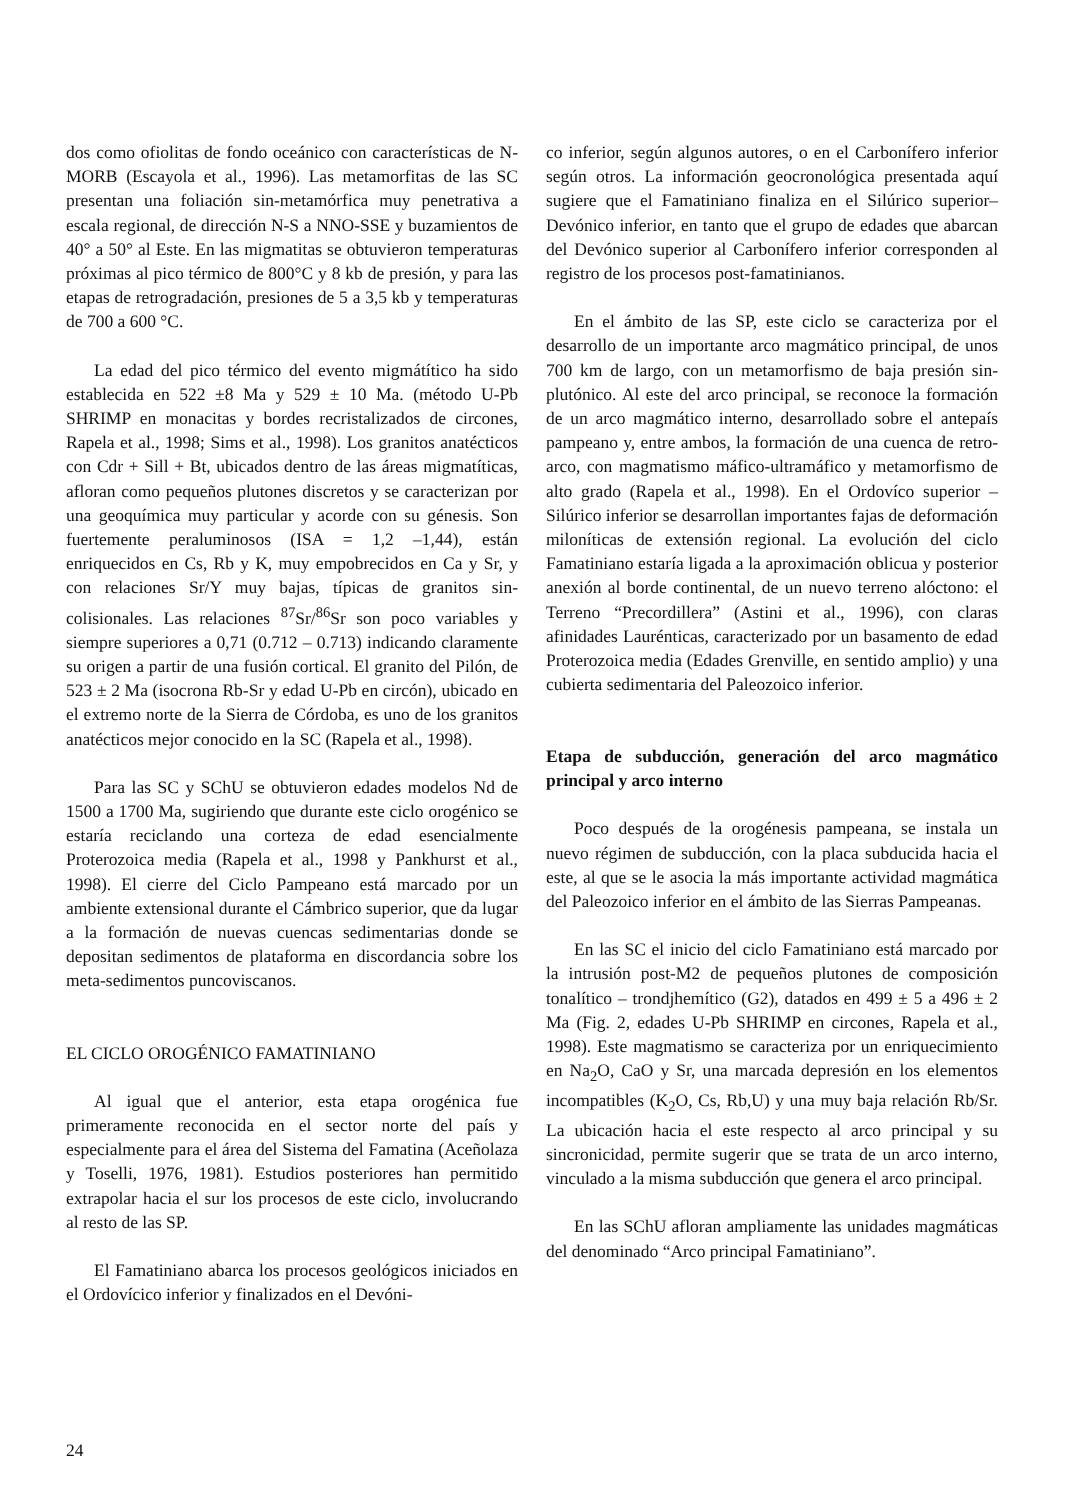dos como ofiolitas de fondo oceánico con características de N-MORB (Escayola et al., 1996). Las metamorfitas de las SC presentan una foliación sin-metamórfica muy penetrativa a escala regional, de dirección N-S a NNO-SSE y buzamientos de 40° a 50° al Este. En las migmatitas se obtuvieron temperaturas próximas al pico térmico de 800°C y 8 kb de presión, y para las etapas de retrogradación, presiones de 5 a 3,5 kb y temperaturas de 700 a 600 °C.
La edad del pico térmico del evento migmátítico ha sido establecida en 522 ±8 Ma y 529 ± 10 Ma. (método U-Pb SHRIMP en monacitas y bordes recristalizados de circones, Rapela et al., 1998; Sims et al., 1998). Los granitos anatécticos con Cdr + Sill + Bt, ubicados dentro de las áreas migmatíticas, afloran como pequeños plutones discretos y se caracterizan por una geoquímica muy particular y acorde con su génesis. Son fuertemente peraluminosos (ISA = 1,2 –1,44), están enriquecidos en Cs, Rb y K, muy empobrecidos en Ca y Sr, y con relaciones Sr/Y muy bajas, típicas de granitos sin-colisionales. Las relaciones <sup>87</sup>Sr/<sup>86</sup>Sr son poco variables y siempre superiores a 0,71 (0.712 – 0.713) indicando claramente su origen a partir de una fusión cortical. El granito del Pilón, de 523 ± 2 Ma (isocrona Rb-Sr y edad U-Pb en circón), ubicado en el extremo norte de la Sierra de Córdoba, es uno de los granitos anatécticos mejor conocido en la SC (Rapela et al., 1998).
Para las SC y SChU se obtuvieron edades modelos Nd de 1500 a 1700 Ma, sugiriendo que durante este ciclo orogénico se estaría reciclando una corteza de edad esencialmente Proterozoica media (Rapela et al., 1998 y Pankhurst et al., 1998). El cierre del Ciclo Pampeano está marcado por un ambiente extensional durante el Cámbrico superior, que da lugar a la formación de nuevas cuencas sedimentarias donde se depositan sedimentos de plataforma en discordancia sobre los meta-sedimentos puncoviscanos.
EL CICLO OROGÉNICO FAMATINIANO
Al igual que el anterior, esta etapa orogénica fue primeramente reconocida en el sector norte del país y especialmente para el área del Sistema del Famatina (Aceñolaza y Toselli, 1976, 1981). Estudios posteriores han permitido extrapolar hacia el sur los procesos de este ciclo, involucrando al resto de las SP.
El Famatiniano abarca los procesos geológicos iniciados en el Ordovícico inferior y finalizados en el Devóni-
co inferior, según algunos autores, o en el Carbonífero inferior según otros. La información geocronológica presentada aquí sugiere que el Famatiniano finaliza en el Silúrico superior–Devónico inferior, en tanto que el grupo de edades que abarcan del Devónico superior al Carbonífero inferior corresponden al registro de los procesos post-famatinianos.
En el ámbito de las SP, este ciclo se caracteriza por el desarrollo de un importante arco magmático principal, de unos 700 km de largo, con un metamorfismo de baja presión sin-plutónico. Al este del arco principal, se reconoce la formación de un arco magmático interno, desarrollado sobre el antepaís pampeano y, entre ambos, la formación de una cuenca de retro-arco, con magmatismo máfico-ultramáfico y metamorfismo de alto grado (Rapela et al., 1998). En el Ordovíco superior – Silúrico inferior se desarrollan importantes fajas de deformación miloníticas de extensión regional. La evolución del ciclo Famatiniano estaría ligada a la aproximación oblicua y posterior anexión al borde continental, de un nuevo terreno alóctono: el Terreno “Precordillera” (Astini et al., 1996), con claras afinidades Laurénticas, caracterizado por un basamento de edad Proterozoica media (Edades Grenville, en sentido amplio) y una cubierta sedimentaria del Paleozoico inferior.
Etapa de subducción, generación del arco magmático principal y arco interno
Poco después de la orogénesis pampeana, se instala un nuevo régimen de subducción, con la placa subducida hacia el este, al que se le asocia la más importante actividad magmática del Paleozoico inferior en el ámbito de las Sierras Pampeanas.
En las SC el inicio del ciclo Famatiniano está marcado por la intrusión post-M2 de pequeños plutones de composición tonalítico – trondjhemítico (G2), datados en 499 ± 5 a 496 ± 2 Ma (Fig. 2, edades U-Pb SHRIMP en circones, Rapela et al., 1998). Este magmatismo se caracteriza por un enriquecimiento en Na<sub>2</sub>O, CaO y Sr, una marcada depresión en los elementos incompatibles (K<sub>2</sub>O, Cs, Rb,U) y una muy baja relación Rb/Sr. La ubicación hacia el este respecto al arco principal y su sincronicidad, permite sugerir que se trata de un arco interno, vinculado a la misma subducción que genera el arco principal.
En las SChU afloran ampliamente las unidades magmáticas del denominado “Arco principal Famatiniano”.
24